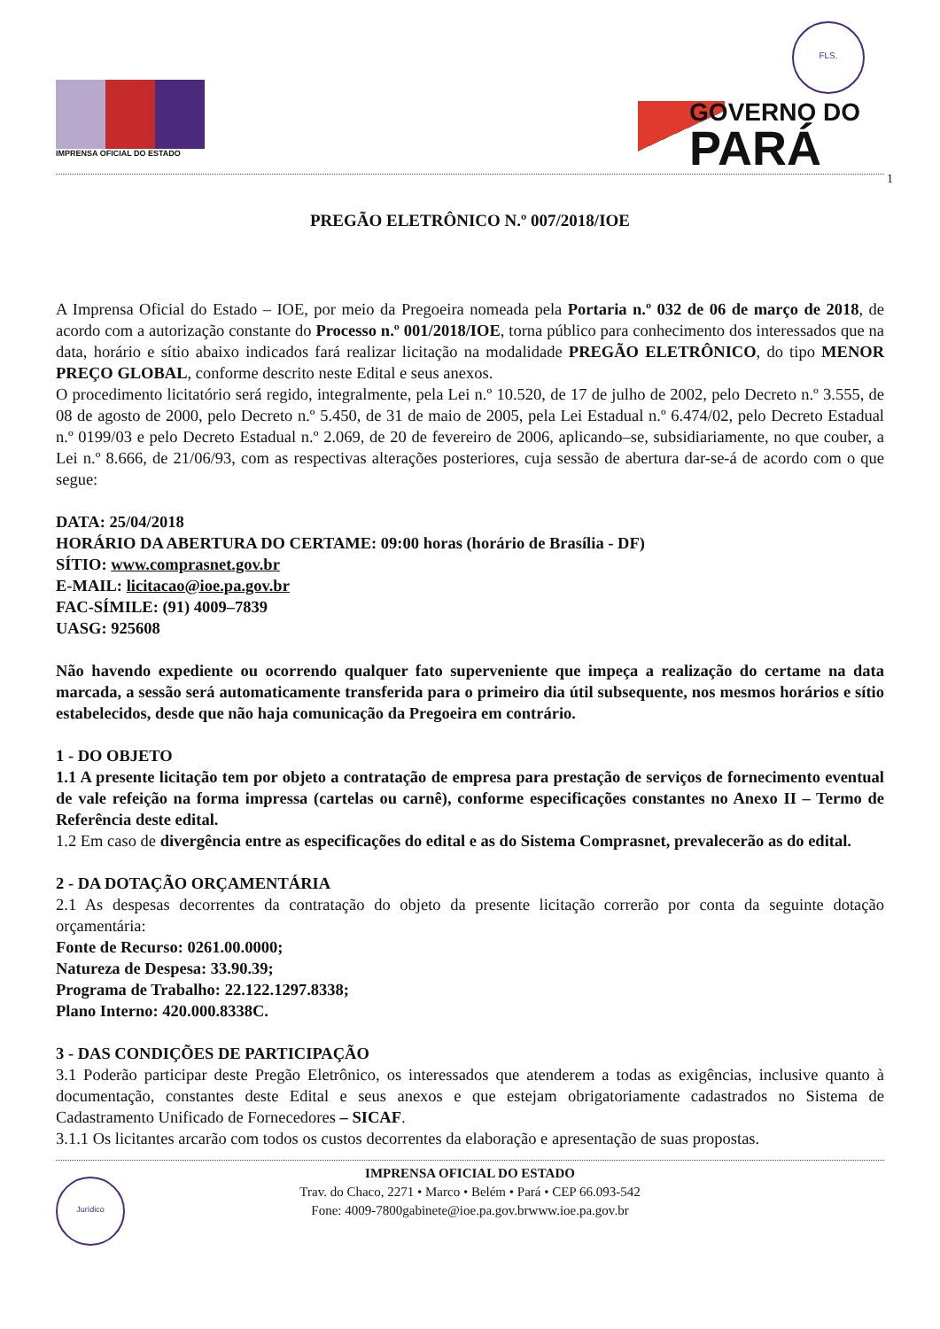IMPRENSA OFICIAL DO ESTADO
FLS.
GOVERNO DO
PARÁ
1
PREGÃO ELETRÔNICO N.º 007/2018/IOE
A Imprensa Oficial do Estado – IOE, por meio da Pregoeira nomeada pela Portaria n.º 032 de 06 de março de 2018, de acordo com a autorização constante do Processo n.º 001/2018/IOE, torna público para conhecimento dos interessados que na data, horário e sítio abaixo indicados fará realizar licitação na modalidade PREGÃO ELETRÔNICO, do tipo MENOR PREÇO GLOBAL, conforme descrito neste Edital e seus anexos.
O procedimento licitatório será regido, integralmente, pela Lei n.º 10.520, de 17 de julho de 2002, pelo Decreto n.º 3.555, de 08 de agosto de 2000, pelo Decreto n.º 5.450, de 31 de maio de 2005, pela Lei Estadual n.º 6.474/02, pelo Decreto Estadual n.º 0199/03 e pelo Decreto Estadual n.º 2.069, de 20 de fevereiro de 2006, aplicando–se, subsidiariamente, no que couber, a Lei n.º 8.666, de 21/06/93, com as respectivas alterações posteriores, cuja sessão de abertura dar-se-á de acordo com o que segue:
DATA: 25/04/2018
HORÁRIO DA ABERTURA DO CERTAME: 09:00 horas (horário de Brasília - DF)
SÍTIO: www.comprasnet.gov.br
E-MAIL: licitacao@ioe.pa.gov.br
FAC-SÍMILE: (91) 4009–7839
UASG: 925608
Não havendo expediente ou ocorrendo qualquer fato superveniente que impeça a realização do certame na data marcada, a sessão será automaticamente transferida para o primeiro dia útil subsequente, nos mesmos horários e sítio estabelecidos, desde que não haja comunicação da Pregoeira em contrário.
1 - DO OBJETO
1.1 A presente licitação tem por objeto a contratação de empresa para prestação de serviços de fornecimento eventual de vale refeição na forma impressa (cartelas ou carnê), conforme especificações constantes no Anexo II – Termo de Referência deste edital.
1.2 Em caso de divergência entre as especificações do edital e as do Sistema Comprasnet, prevalecerão as do edital.
2 - DA DOTAÇÃO ORÇAMENTÁRIA
2.1 As despesas decorrentes da contratação do objeto da presente licitação correrão por conta da seguinte dotação orçamentária:
Fonte de Recurso: 0261.00.0000;
Natureza de Despesa: 33.90.39;
Programa de Trabalho: 22.122.1297.8338;
Plano Interno: 420.000.8338C.
3 - DAS CONDIÇÕES DE PARTICIPAÇÃO
3.1 Poderão participar deste Pregão Eletrônico, os interessados que atenderem a todas as exigências, inclusive quanto à documentação, constantes deste Edital e seus anexos e que estejam obrigatoriamente cadastrados no Sistema de Cadastramento Unificado de Fornecedores – SICAF.
3.1.1 Os licitantes arcarão com todos os custos decorrentes da elaboração e apresentação de suas propostas.
Jurídico
IMPRENSA OFICIAL DO ESTADO
Trav. do Chaco, 2271 • Marco • Belém • Pará • CEP 66.093-542
Fone: 4009-7800gabinete@ioe.pa.gov.brwww.ioe.pa.gov.br